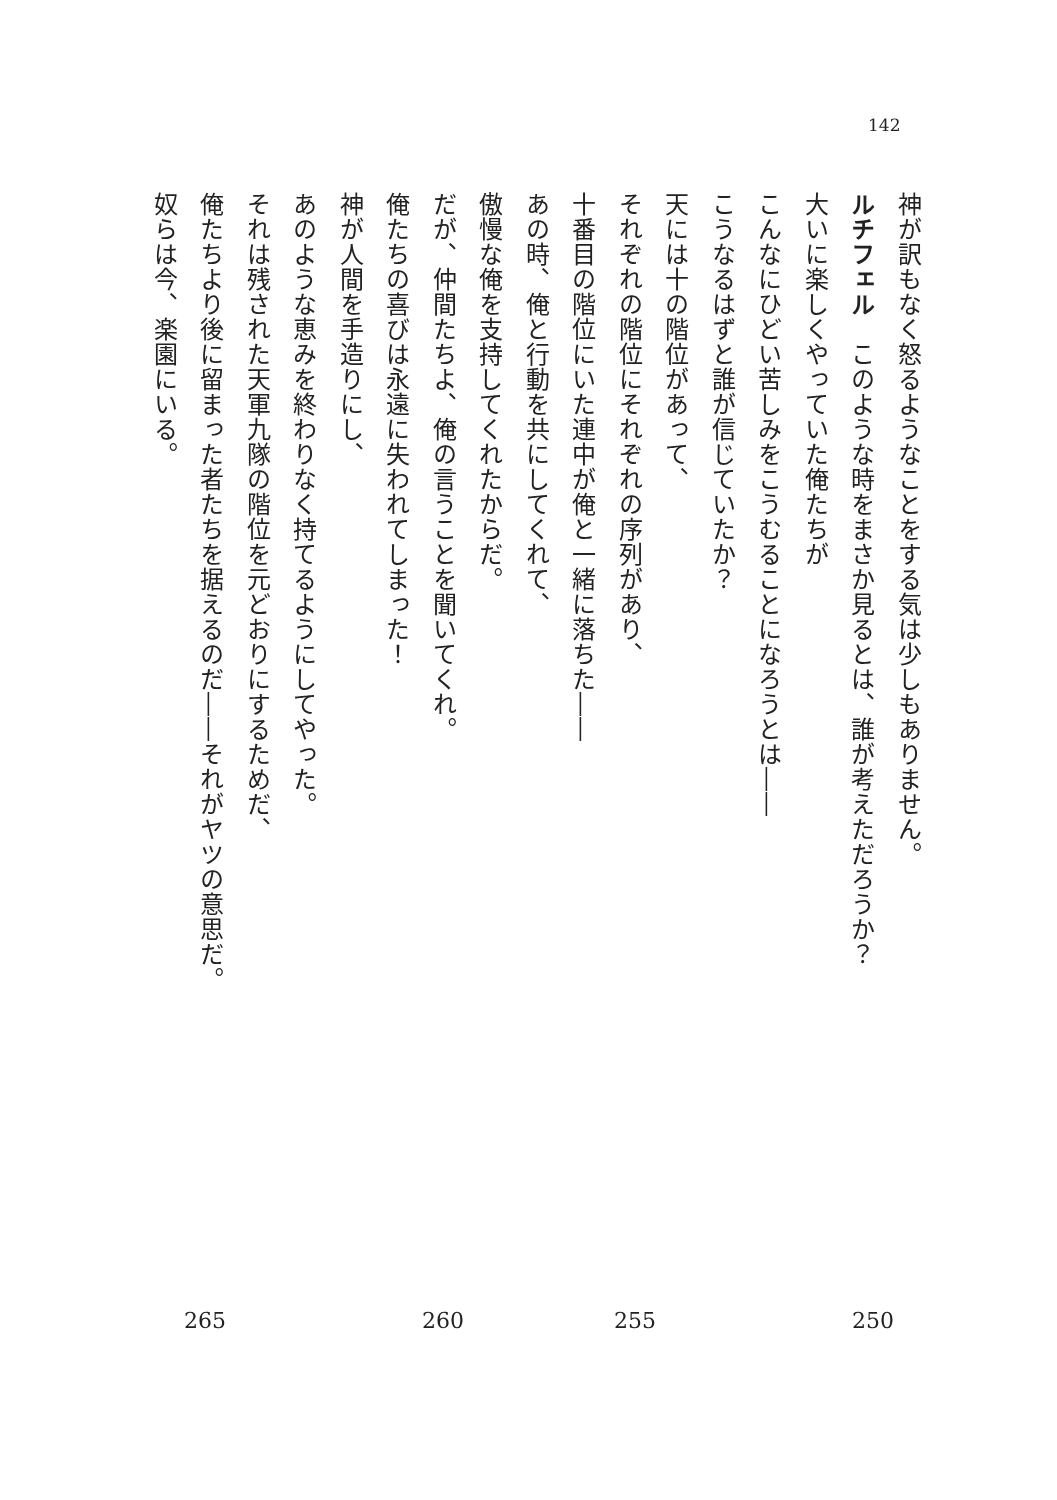142
神が訳もなく怒るようなことをする気は少しもありません。
ルチフェル　このような時をまさか見るとは、誰が考えただろうか？
大いに楽しくやっていた俺たちが
こんなにひどい苦しみをこうむることになろうとは――
こうなるはずと誰が信じていたか？
天には十の階位があって、
それぞれの階位にそれぞれの序列があり、
十番目の階位にいた連中が俺と一緒に落ちた――
あの時、俺と行動を共にしてくれて、
傲慢な俺を支持してくれたからだ。
だが、仲間たちよ、俺の言うことを聞いてくれ。
俺たちの喜びは永遠に失われてしまった！
神が人間を手造りにし、
あのような恵みを終わりなく持てるようにしてやった。
それは残された天軍九隊の階位を元どおりにするためだ、
俺たちより後に留まった者たちを据えるのだ――それがヤツの意思だ。
奴らは今、楽園にいる。
265 260 255 250